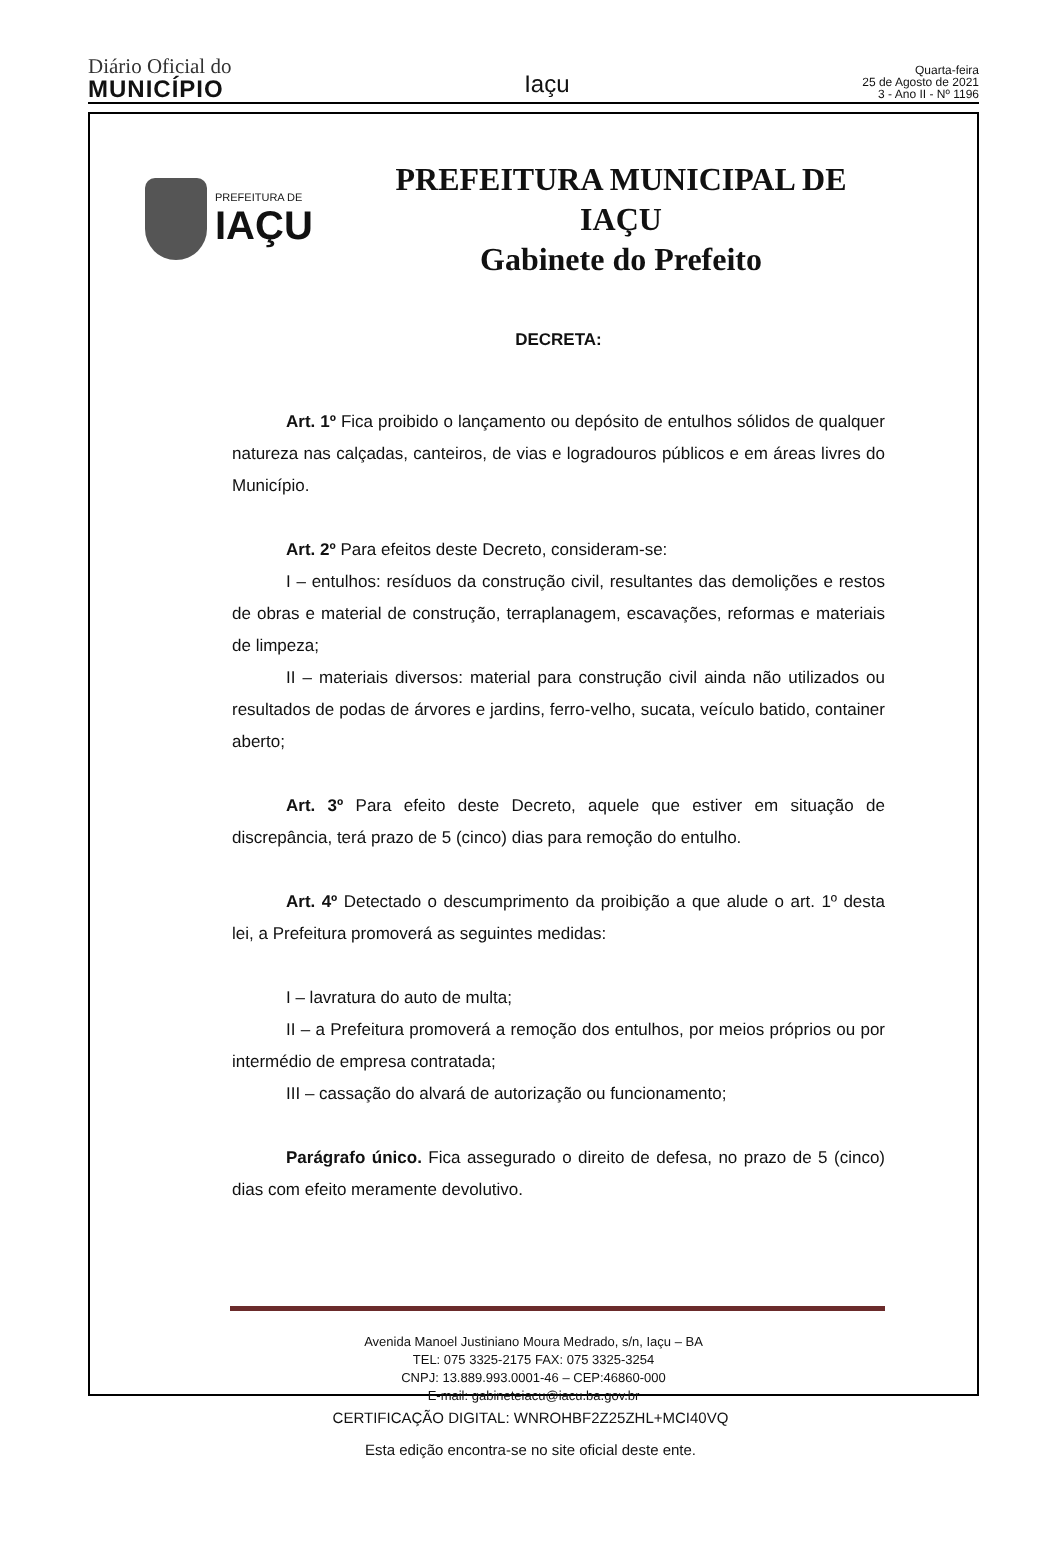Diário Oficial do
MUNICÍPIO
Iaçu
Quarta-feira
25 de Agosto de 2021
3 - Ano II - Nº 1196
PREFEITURA DE
IAÇU
PREFEITURA MUNICIPAL DE
IAÇU
Gabinete do Prefeito
DECRETA:
Art. 1º Fica proibido o lançamento ou depósito de entulhos sólidos de qualquer natureza nas calçadas, canteiros, de vias e logradouros públicos e em áreas livres do Município.
Art. 2º Para efeitos deste Decreto, consideram-se:
I – entulhos: resíduos da construção civil, resultantes das demolições e restos de obras e material de construção, terraplanagem, escavações, reformas e materiais de limpeza;
II – materiais diversos: material para construção civil ainda não utilizados ou resultados de podas de árvores e jardins, ferro-velho, sucata, veículo batido, container aberto;
Art. 3º Para efeito deste Decreto, aquele que estiver em situação de discrepância, terá prazo de 5 (cinco) dias para remoção do entulho.
Art. 4º Detectado o descumprimento da proibição a que alude o art. 1º desta lei, a Prefeitura promoverá as seguintes medidas:
I – lavratura do auto de multa;
II – a Prefeitura promoverá a remoção dos entulhos, por meios próprios ou por intermédio de empresa contratada;
III – cassação do alvará de autorização ou funcionamento;
Parágrafo único. Fica assegurado o direito de defesa, no prazo de 5 (cinco) dias com efeito meramente devolutivo.
Avenida Manoel Justiniano Moura Medrado, s/n, Iaçu – BA
TEL: 075 3325-2175 FAX: 075 3325-3254
CNPJ: 13.889.993.0001-46 – CEP:46860-000
E-mail: gabineteiacu@iacu.ba.gov.br
CERTIFICAÇÃO DIGITAL: WNROHBF2Z25ZHL+MCI40VQ
Esta edição encontra-se no site oficial deste ente.